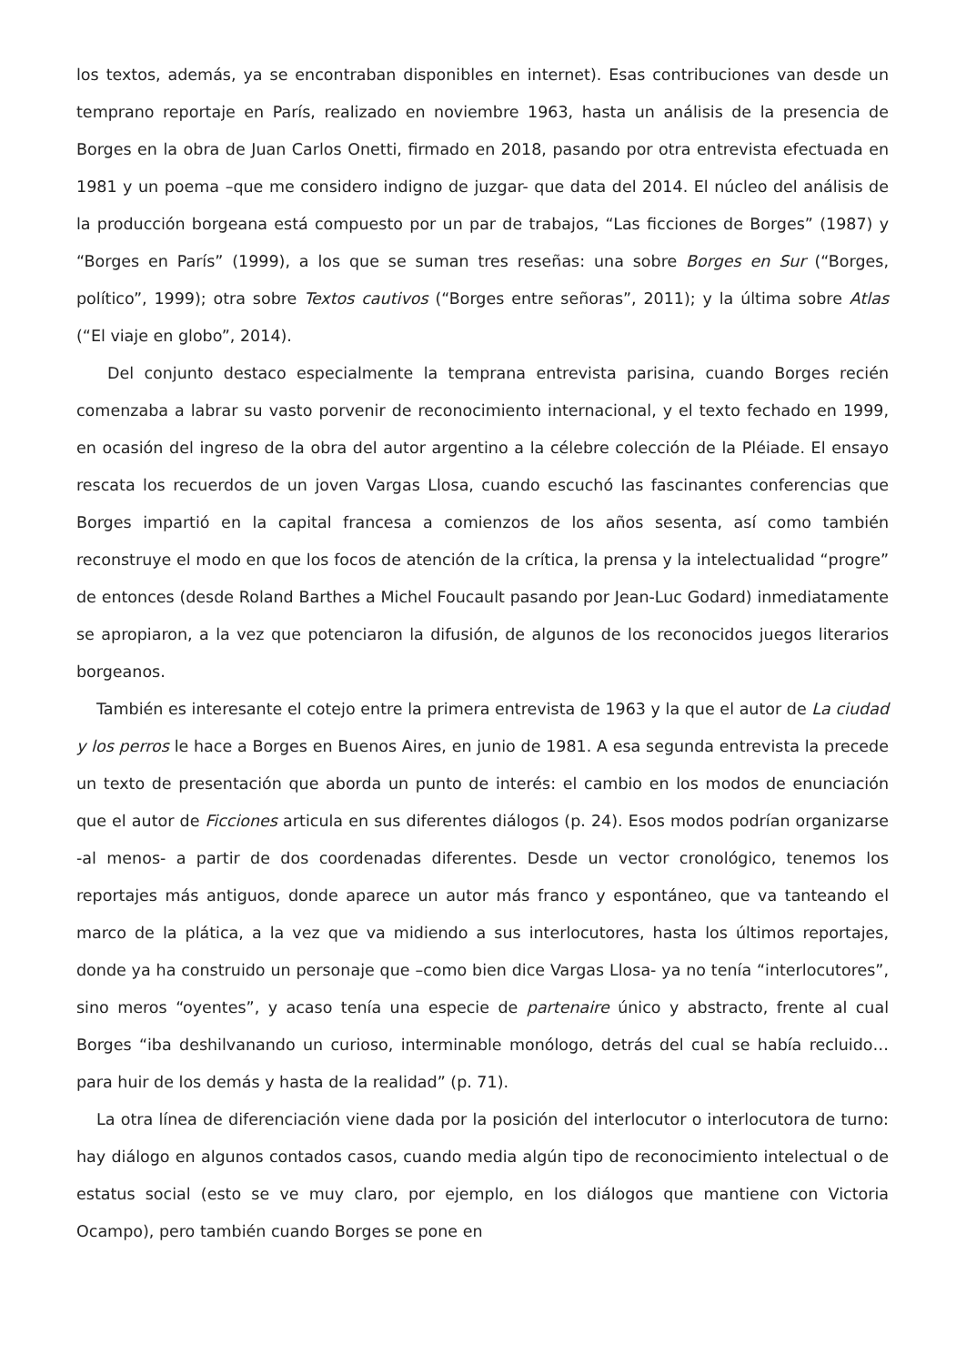los textos, además, ya se encontraban disponibles en internet). Esas contribuciones van desde un temprano reportaje en París, realizado en noviembre 1963, hasta un análisis de la presencia de Borges en la obra de Juan Carlos Onetti, firmado en 2018, pasando por otra entrevista efectuada en 1981 y un poema –que me considero indigno de juzgar- que data del 2014. El núcleo del análisis de la producción borgeana está compuesto por un par de trabajos, “Las ficciones de Borges” (1987) y “Borges en París” (1999), a los que se suman tres reseñas: una sobre Borges en Sur (“Borges, político”, 1999); otra sobre Textos cautivos (“Borges entre señoras”, 2011); y la última sobre Atlas (“El viaje en globo”, 2014).
Del conjunto destaco especialmente la temprana entrevista parisina, cuando Borges recién comenzaba a labrar su vasto porvenir de reconocimiento internacional, y el texto fechado en 1999, en ocasión del ingreso de la obra del autor argentino a la célebre colección de la Pléiade. El ensayo rescata los recuerdos de un joven Vargas Llosa, cuando escuchó las fascinantes conferencias que Borges impartió en la capital francesa a comienzos de los años sesenta, así como también reconstruye el modo en que los focos de atención de la crítica, la prensa y la intelectualidad “progre” de entonces (desde Roland Barthes a Michel Foucault pasando por Jean-Luc Godard) inmediatamente se apropiaron, a la vez que potenciaron la difusión, de algunos de los reconocidos juegos literarios borgeanos.
También es interesante el cotejo entre la primera entrevista de 1963 y la que el autor de La ciudad y los perros le hace a Borges en Buenos Aires, en junio de 1981. A esa segunda entrevista la precede un texto de presentación que aborda un punto de interés: el cambio en los modos de enunciación que el autor de Ficciones articula en sus diferentes diálogos (p. 24). Esos modos podrían organizarse -al menos- a partir de dos coordenadas diferentes. Desde un vector cronológico, tenemos los reportajes más antiguos, donde aparece un autor más franco y espontáneo, que va tanteando el marco de la plática, a la vez que va midiendo a sus interlocutores, hasta los últimos reportajes, donde ya ha construido un personaje que –como bien dice Vargas Llosa- ya no tenía “interlocutores”, sino meros “oyentes”, y acaso tenía una especie de partenaire único y abstracto, frente al cual Borges “iba deshilvanando un curioso, interminable monólogo, detrás del cual se había recluido… para huir de los demás y hasta de la realidad” (p. 71).
La otra línea de diferenciación viene dada por la posición del interlocutor o interlocutora de turno: hay diálogo en algunos contados casos, cuando media algún tipo de reconocimiento intelectual o de estatus social (esto se ve muy claro, por ejemplo, en los diálogos que mantiene con Victoria Ocampo), pero también cuando Borges se pone en